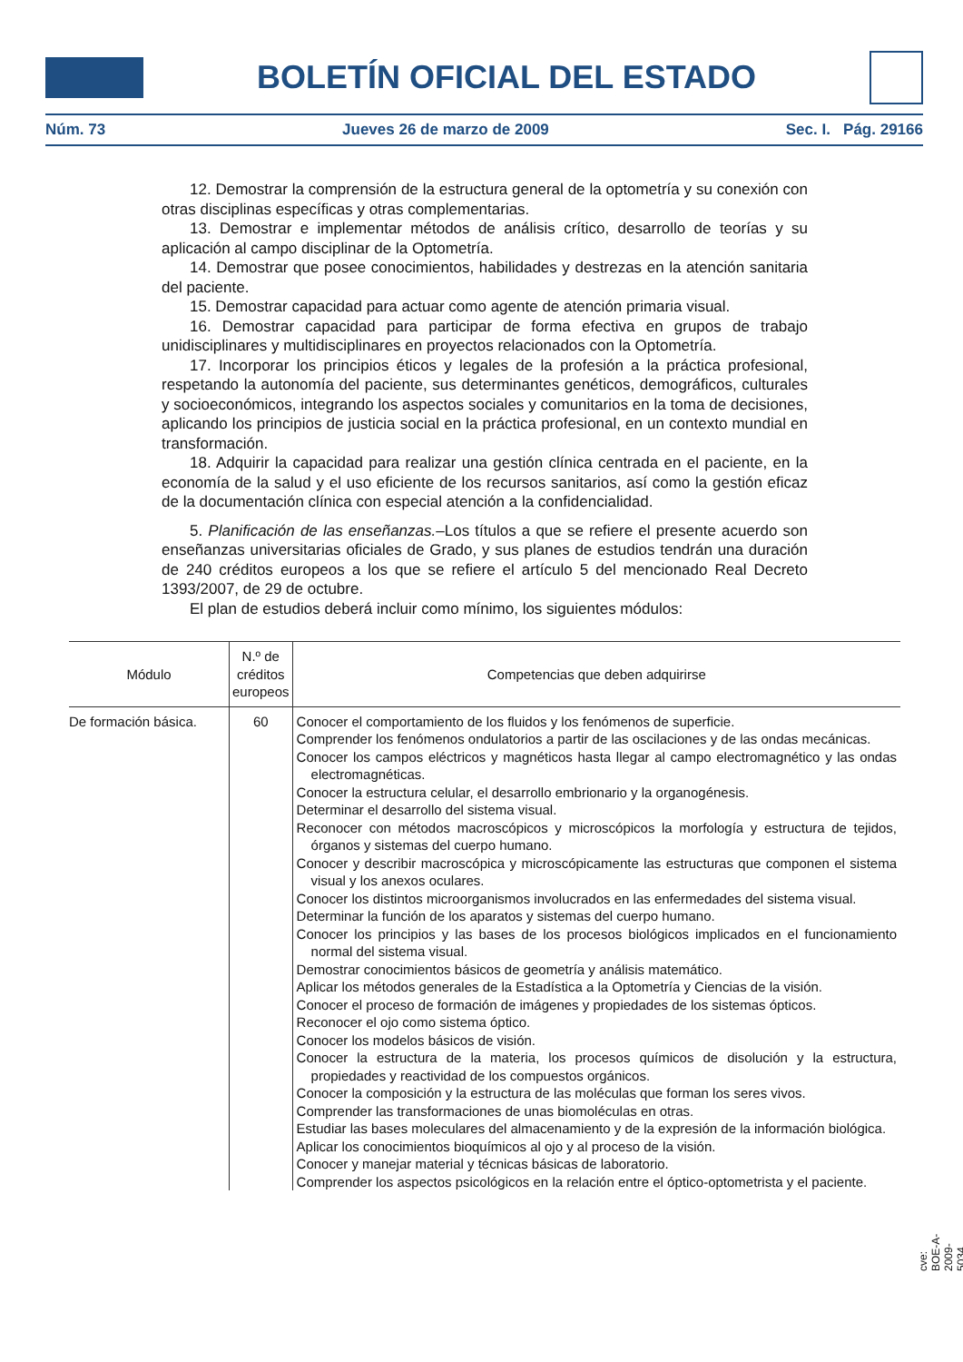BOLETÍN OFICIAL DEL ESTADO
Núm. 73 Jueves 26 de marzo de 2009 Sec. I. Pág. 29166
12. Demostrar la comprensión de la estructura general de la optometría y su conexión con otras disciplinas específicas y otras complementarias.
13. Demostrar e implementar métodos de análisis crítico, desarrollo de teorías y su aplicación al campo disciplinar de la Optometría.
14. Demostrar que posee conocimientos, habilidades y destrezas en la atención sanitaria del paciente.
15. Demostrar capacidad para actuar como agente de atención primaria visual.
16. Demostrar capacidad para participar de forma efectiva en grupos de trabajo unidisciplinares y multidisciplinares en proyectos relacionados con la Optometría.
17. Incorporar los principios éticos y legales de la profesión a la práctica profesional, respetando la autonomía del paciente, sus determinantes genéticos, demográficos, culturales y socioeconómicos, integrando los aspectos sociales y comunitarios en la toma de decisiones, aplicando los principios de justicia social en la práctica profesional, en un contexto mundial en transformación.
18. Adquirir la capacidad para realizar una gestión clínica centrada en el paciente, en la economía de la salud y el uso eficiente de los recursos sanitarios, así como la gestión eficaz de la documentación clínica con especial atención a la confidencialidad.
5. Planificación de las enseñanzas.–Los títulos a que se refiere el presente acuerdo son enseñanzas universitarias oficiales de Grado, y sus planes de estudios tendrán una duración de 240 créditos europeos a los que se refiere el artículo 5 del mencionado Real Decreto 1393/2007, de 29 de octubre.
El plan de estudios deberá incluir como mínimo, los siguientes módulos:
| Módulo | N.º de créditos europeos | Competencias que deben adquirirse |
| --- | --- | --- |
| De formación básica. | 60 | Conocer el comportamiento de los fluidos y los fenómenos de superficie. Comprender los fenómenos ondulatorios a partir de las oscilaciones y de las ondas mecánicas. Conocer los campos eléctricos y magnéticos hasta llegar al campo electromagnético y las ondas electromagnéticas. Conocer la estructura celular, el desarrollo embrionario y la organogénesis. Determinar el desarrollo del sistema visual. Reconocer con métodos macroscópicos y microscópicos la morfología y estructura de tejidos, órganos y sistemas del cuerpo humano. Conocer y describir macroscópica y microscópicamente las estructuras que componen el sistema visual y los anexos oculares. Conocer los distintos microorganismos involucrados en las enfermedades del sistema visual. Determinar la función de los aparatos y sistemas del cuerpo humano. Conocer los principios y las bases de los procesos biológicos implicados en el funcionamiento normal del sistema visual. Demostrar conocimientos básicos de geometría y análisis matemático. Aplicar los métodos generales de la Estadística a la Optometría y Ciencias de la visión. Conocer el proceso de formación de imágenes y propiedades de los sistemas ópticos. Reconocer el ojo como sistema óptico. Conocer los modelos básicos de visión. Conocer la estructura de la materia, los procesos químicos de disolución y la estructura, propiedades y reactividad de los compuestos orgánicos. Conocer la composición y la estructura de las moléculas que forman los seres vivos. Comprender las transformaciones de unas biomoléculas en otras. Estudiar las bases moleculares del almacenamiento y de la expresión de la información biológica. Aplicar los conocimientos bioquímicos al ojo y al proceso de la visión. Conocer y manejar material y técnicas básicas de laboratorio. Comprender los aspectos psicológicos en la relación entre el óptico-optometrista y el paciente. |
cve: BOE-A-2009-5034